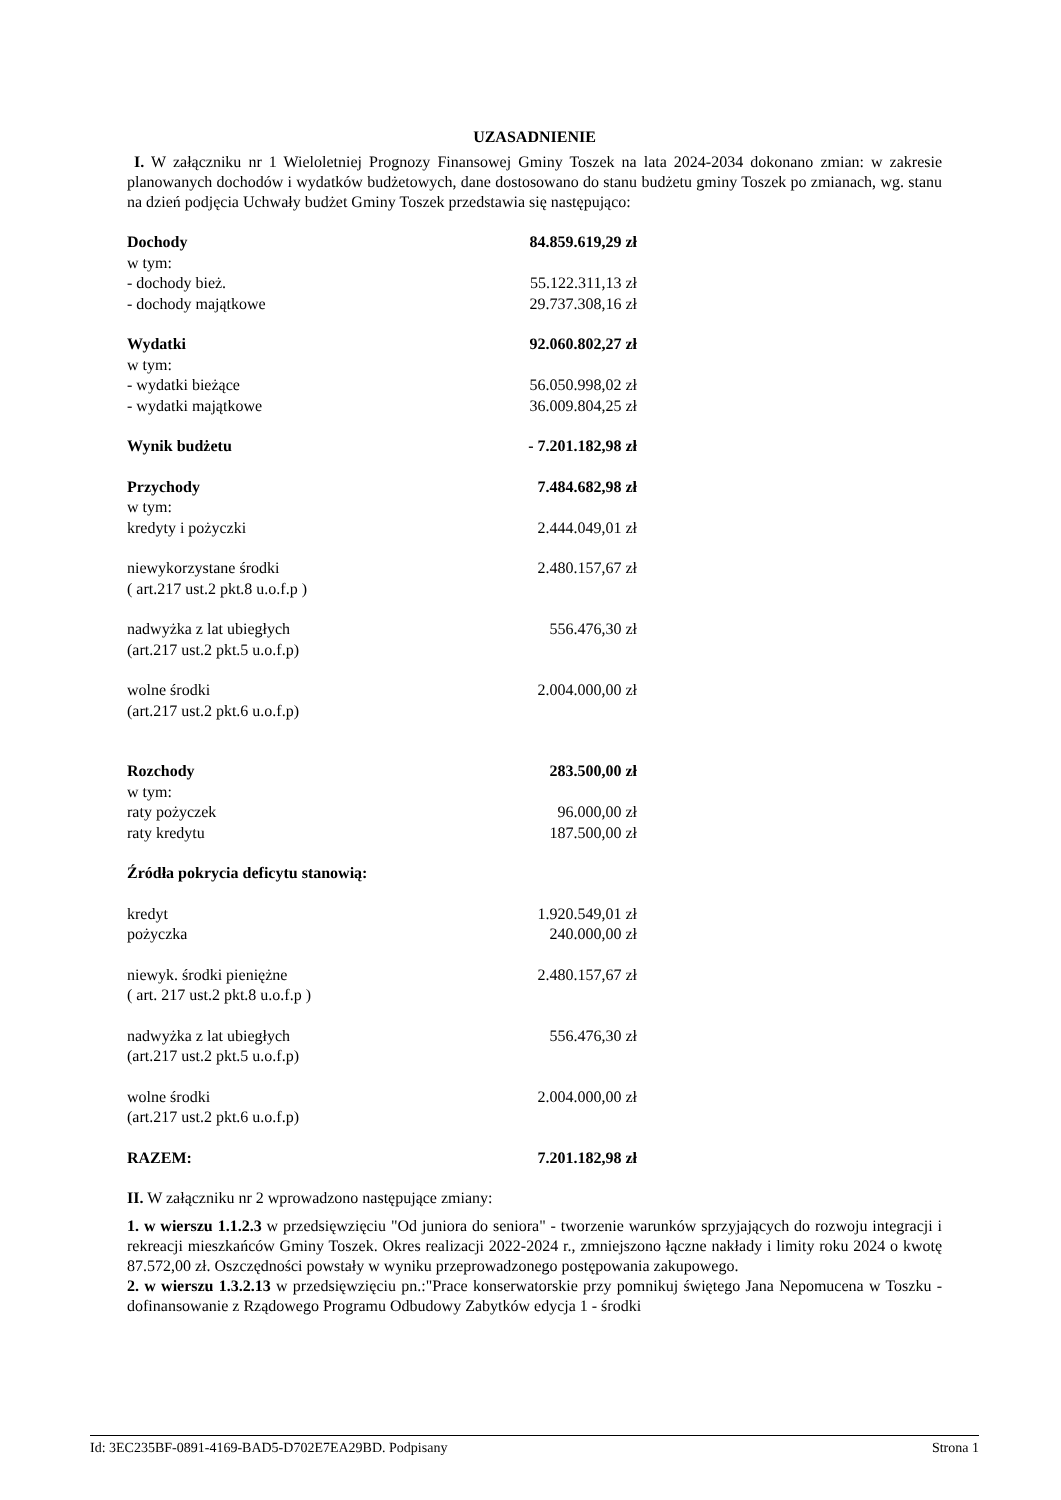UZASADNIENIE
I. W załączniku nr 1 Wieloletniej Prognozy Finansowej Gminy Toszek na lata 2024-2034 dokonano zmian: w zakresie planowanych dochodów i wydatków budżetowych, dane dostosowano do stanu budżetu gminy Toszek po zmianach, wg. stanu na dzień podjęcia Uchwały budżet Gminy Toszek przedstawia się następująco:
| Dochody | 84.859.619,29 zł |
| w tym: | |
| - dochody bież. | 55.122.311,13 zł |
| - dochody majątkowe | 29.737.308,16 zł |
| Wydatki | 92.060.802,27 zł |
| w tym: | |
| - wydatki bieżące | 56.050.998,02 zł |
| - wydatki majątkowe | 36.009.804,25 zł |
| Wynik budżetu | - 7.201.182,98 zł |
| Przychody | 7.484.682,98 zł |
| w tym: | |
| kredyty i pożyczki | 2.444.049,01 zł |
| niewykorzystane środki ( art.217 ust.2 pkt.8 u.o.f.p ) | 2.480.157,67 zł |
| nadwyżka z lat ubiegłych (art.217 ust.2 pkt.5 u.o.f.p) | 556.476,30 zł |
| wolne środki (art.217 ust.2 pkt.6 u.o.f.p) | 2.004.000,00 zł |
| Rozchody | 283.500,00 zł |
| w tym: | |
| raty pożyczek | 96.000,00 zł |
| raty kredytu | 187.500,00 zł |
| Źródła pokrycia deficytu stanowią: | |
| kredyt | 1.920.549,01 zł |
| pożyczka | 240.000,00 zł |
| niewyk. środki pieniężne ( art. 217 ust.2 pkt.8 u.o.f.p ) | 2.480.157,67 zł |
| nadwyżka z lat ubiegłych (art.217 ust.2 pkt.5 u.o.f.p) | 556.476,30 zł |
| wolne środki (art.217 ust.2 pkt.6 u.o.f.p) | 2.004.000,00 zł |
| RAZEM: | 7.201.182,98 zł |
II. W załączniku nr 2 wprowadzono następujące zmiany:
1. w wierszu 1.1.2.3 w przedsięwzięciu "Od juniora do seniora" - tworzenie warunków sprzyjających do rozwoju integracji i rekreacji mieszkańców Gminy Toszek. Okres realizacji 2022-2024 r., zmniejszono łączne nakłady i limity roku 2024 o kwotę 87.572,00 zł. Oszczędności powstały w wyniku przeprowadzonego postępowania zakupowego.
2. w wierszu 1.3.2.13 w przedsięwzięciu pn.:"Prace konserwatorskie przy pomnikuj świętego Jana Nepomucena w Toszku - dofinansowanie z Rządowego Programu Odbudowy Zabytków edycja 1 - środki
Id: 3EC235BF-0891-4169-BAD5-D702E7EA29BD. Podpisany Strona 1